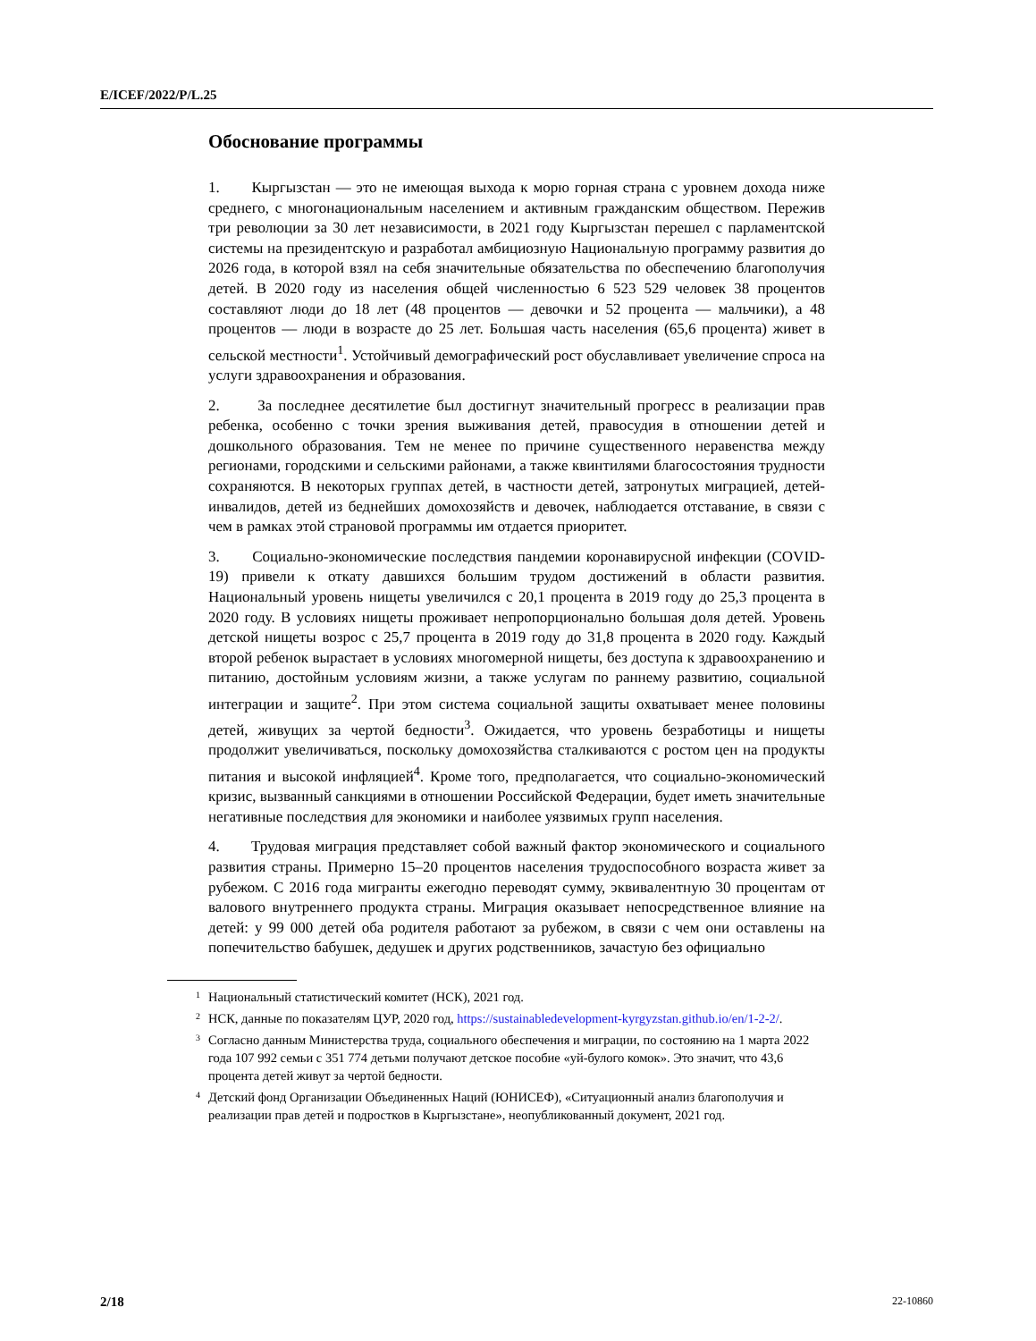E/ICEF/2022/P/L.25
Обоснование программы
1. Кыргызстан — это не имеющая выхода к морю горная страна с уровнем дохода ниже среднего, с многонациональным населением и активным гражданским обществом. Пережив три революции за 30 лет независимости, в 2021 году Кыргызстан перешел с парламентской системы на президентскую и разработал амбициозную Национальную программу развития до 2026 года, в которой взял на себя значительные обязательства по обеспечению благополучия детей. В 2020 году из населения общей численностью 6 523 529 человек 38 процентов составляют люди до 18 лет (48 процентов — девочки и 52 процента — мальчики), а 48 процентов — люди в возрасте до 25 лет. Большая часть населения (65,6 процента) живет в сельской местности<sup>1</sup>. Устойчивый демографический рост обуславливает увеличение спроса на услуги здравоохранения и образования.
2. За последнее десятилетие был достигнут значительный прогресс в реализации прав ребенка, особенно с точки зрения выживания детей, правосудия в отношении детей и дошкольного образования. Тем не менее по причине существенного неравенства между регионами, городскими и сельскими районами, а также квинтилями благосостояния трудности сохраняются. В некоторых группах детей, в частности детей, затронутых миграцией, детей-инвалидов, детей из беднейших домохозяйств и девочек, наблюдается отставание, в связи с чем в рамках этой страновой программы им отдается приоритет.
3. Социально-экономические последствия пандемии коронавирусной инфекции (COVID-19) привели к откату давшихся большим трудом достижений в области развития. Национальный уровень нищеты увеличился с 20,1 процента в 2019 году до 25,3 процента в 2020 году. В условиях нищеты проживает непропорционально большая доля детей. Уровень детской нищеты возрос с 25,7 процента в 2019 году до 31,8 процента в 2020 году. Каждый второй ребенок вырастает в условиях многомерной нищеты, без доступа к здравоохранению и питанию, достойным условиям жизни, а также услугам по раннему развитию, социальной интеграции и защите<sup>2</sup>. При этом система социальной защиты охватывает менее половины детей, живущих за чертой бедности<sup>3</sup>. Ожидается, что уровень безработицы и нищеты продолжит увеличиваться, поскольку домохозяйства сталкиваются с ростом цен на продукты питания и высокой инфляцией<sup>4</sup>. Кроме того, предполагается, что социально-экономический кризис, вызванный санкциями в отношении Российской Федерации, будет иметь значительные негативные последствия для экономики и наиболее уязвимых групп населения.
4. Трудовая миграция представляет собой важный фактор экономического и социального развития страны. Примерно 15–20 процентов населения трудоспособного возраста живет за рубежом. С 2016 года мигранты ежегодно переводят сумму, эквивалентную 30 процентам от валового внутреннего продукта страны. Миграция оказывает непосредственное влияние на детей: у 99 000 детей оба родителя работают за рубежом, в связи с чем они оставлены на попечительство бабушек, дедушек и других родственников, зачастую без официально
<sup>1</sup> Национальный статистический комитет (НСК), 2021 год.
<sup>2</sup> НСК, данные по показателям ЦУР, 2020 год, https://sustainabledevelopment-kyrgyzstan.github.io/en/1-2-2/.
<sup>3</sup> Согласно данным Министерства труда, социального обеспечения и миграции, по состоянию на 1 марта 2022 года 107 992 семьи с 351 774 детьми получают детское пособие «уй-булого комок». Это значит, что 43,6 процента детей живут за чертой бедности.
<sup>4</sup> Детский фонд Организации Объединенных Наций (ЮНИСЕФ), «Ситуационный анализ благополучия и реализации прав детей и подростков в Кыргызстане», неопубликованный документ, 2021 год.
2/18 22-10860